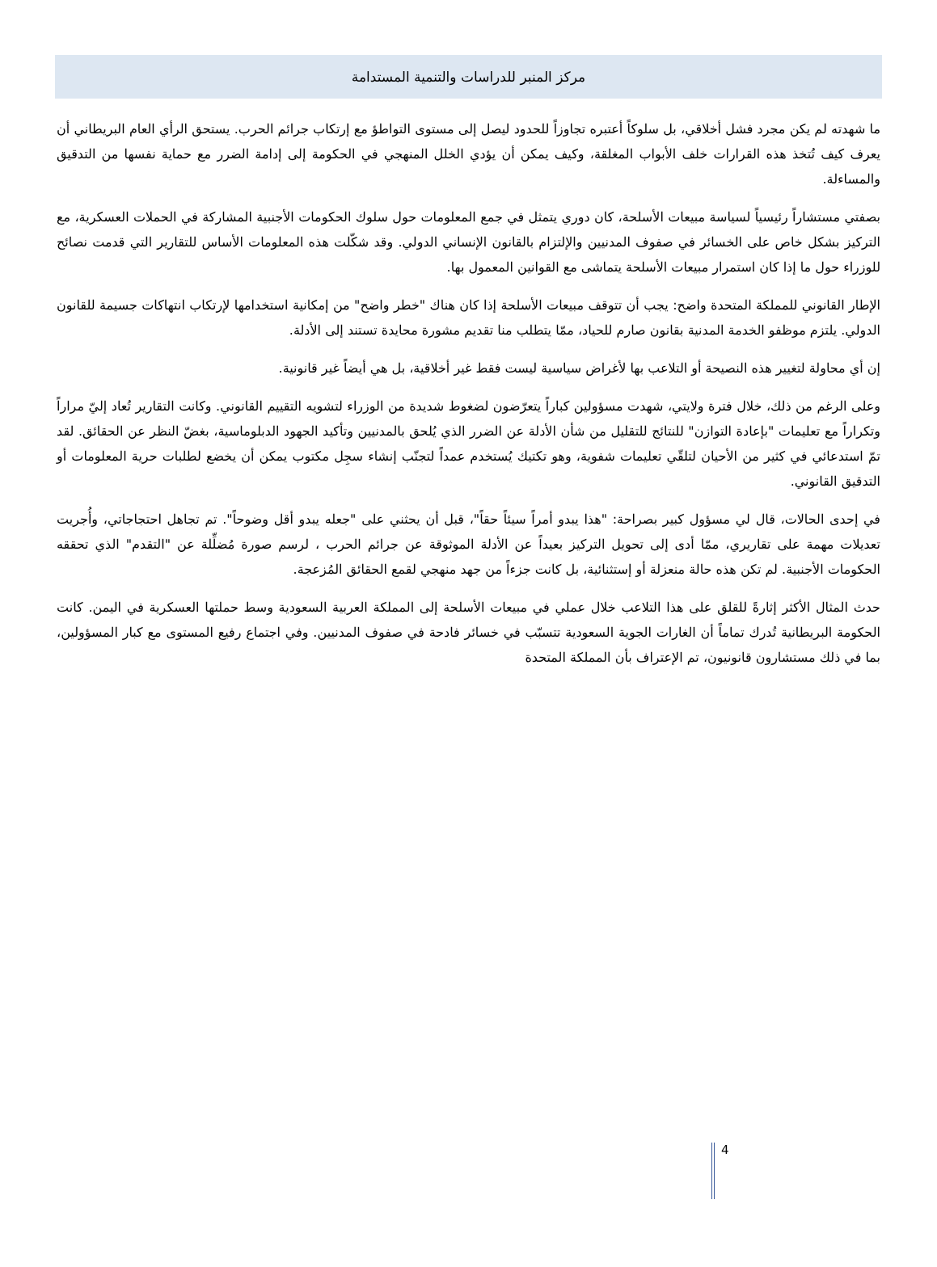مركز المنبر للدراسات والتنمية المستدامة
ما شهدته لم يكن مجرد فشل أخلاقي، بل سلوكاً أعتبره تجاوزاً للحدود ليصل إلى مستوى التواطؤ مع إرتكاب جرائم الحرب. يستحق الرأي العام البريطاني أن يعرف كيف تُتخذ هذه القرارات خلف الأبواب المغلقة، وكيف يمكن أن يؤدي الخلل المنهجي في الحكومة إلى إدامة الضرر مع حماية نفسها من التدقيق والمساءلة.
بصفتي مستشاراً رئيسياً لسياسة مبيعات الأسلحة، كان دوري يتمثل في جمع المعلومات حول سلوك الحكومات الأجنبية المشاركة في الحملات العسكرية، مع التركيز بشكل خاص على الخسائر في صفوف المدنيين والإلتزام بالقانون الإنساني الدولي. وقد شكّلت هذه المعلومات الأساس للتقارير التي قدمت نصائح للوزراء حول ما إذا كان استمرار مبيعات الأسلحة يتماشى مع القوانين المعمول بها.
الإطار القانوني للمملكة المتحدة واضح: يجب أن تتوقف مبيعات الأسلحة إذا كان هناك "خطر واضح" من إمكانية استخدامها لإرتكاب انتهاكات جسيمة للقانون الدولي. يلتزم موظفو الخدمة المدنية بقانون صارم للحياد، ممّا يتطلب منا تقديم مشورة محايدة تستند إلى الأدلة.
إن أي محاولة لتغيير هذه النصيحة أو التلاعب بها لأغراض سياسية ليست فقط غير أخلاقية، بل هي أيضاً غير قانونية.
وعلى الرغم من ذلك، خلال فترة ولايتي، شهدت مسؤولين كباراً يتعرّضون لضغوط شديدة من الوزراء لتشويه التقييم القانوني. وكانت التقارير تُعاد إليّ مراراً وتكراراً مع تعليمات "بإعادة التوازن" للنتائج للتقليل من شأن الأدلة عن الضرر الذي يُلحق بالمدنيين وتأكيد الجهود الدبلوماسية، بغضّ النظر عن الحقائق. لقد تمّ استدعائي في كثير من الأحيان لتلقّي تعليمات شفوية، وهو تكتيك يُستخدم عمداً لتجنّب إنشاء سجِل مكتوب يمكن أن يخضع لطلبات حرية المعلومات أو التدقيق القانوني.
في إحدى الحالات، قال لي مسؤول كبير بصراحة: "هذا يبدو أمراً سيئاً حقاً"، قبل أن يحثني على "جعله يبدو أقل وضوحاً". تم تجاهل احتجاجاتي، وأُجريت تعديلات مهمة على تقاريري، ممّا أدى إلى تحويل التركيز بعيداً عن الأدلة الموثوقة عن جرائم الحرب ، لرسم صورة مُضلِّلة عن "التقدم" الذي تحققه الحكومات الأجنبية. لم تكن هذه حالة منعزلة أو إستثنائية، بل كانت جزءاً من جهد منهجي لقمع الحقائق المُزعجة.
حدث المثال الأكثر إثارةً للقلق على هذا التلاعب خلال عملي في مبيعات الأسلحة إلى المملكة العربية السعودية وسط حملتها العسكرية في اليمن. كانت الحكومة البريطانية تُدرك تماماً أن الغارات الجوية السعودية تتسبّب في خسائر فادحة في صفوف المدنيين. وفي اجتماع رفيع المستوى مع كبار المسؤولين، بما في ذلك مستشارون قانونيون، تم الإعتراف بأن المملكة المتحدة
4